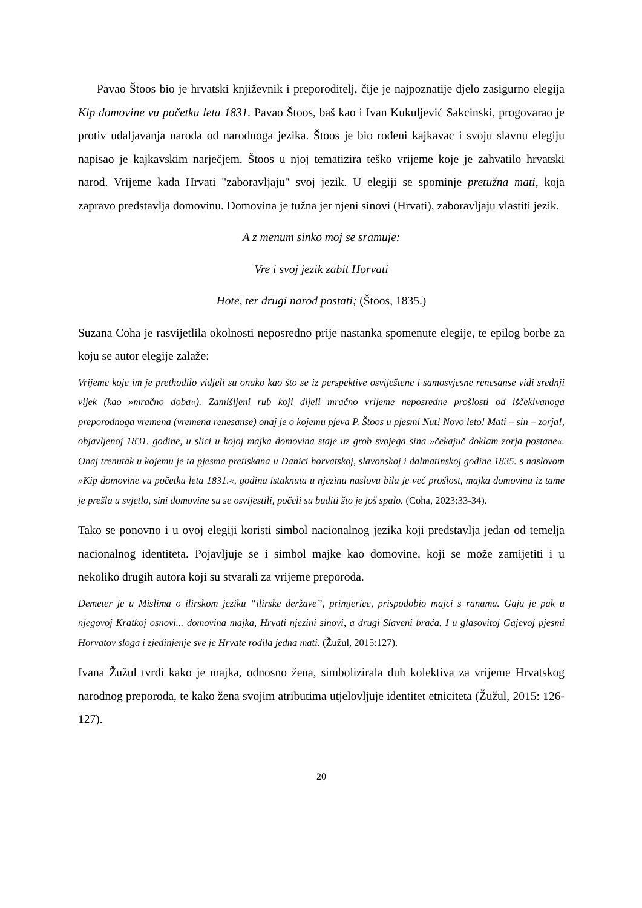Pavao Štoos bio je hrvatski književnik i preporoditelj, čije je najpoznatije djelo zasigurno elegija Kip domovine vu početku leta 1831. Pavao Štoos, baš kao i Ivan Kukuljević Sakcinski, progovarao je protiv udaljavanja naroda od narodnoga jezika. Štoos je bio rođeni kajkavac i svoju slavnu elegiju napisao je kajkavskim narječjem. Štoos u njoj tematizira teško vrijeme koje je zahvatilo hrvatski narod. Vrijeme kada Hrvati "zaboravljaju" svoj jezik. U elegiji se spominje pretužna mati, koja zapravo predstavlja domovinu. Domovina je tužna jer njeni sinovi (Hrvati), zaboravljaju vlastiti jezik.
A z menum sinko moj se sramuje:
Vre i svoj jezik zabit Horvati
Hote, ter drugi narod postati; (Štoos, 1835.)
Suzana Coha je rasvijetlila okolnosti neposredno prije nastanka spomenute elegije, te epilog borbe za koju se autor elegije zalaže:
Vrijeme koje im je prethodilo vidjeli su onako kao što se iz perspektive osviještene i samosvjesne renesanse vidi srednji vijek (kao »mračno doba«). Zamišljeni rub koji dijeli mračno vrijeme neposredne prošlosti od iščekivanoga preporodnoga vremena (vremena renesanse) onaj je o kojemu pjeva P. Štoos u pjesmi Nut! Novo leto! Mati – sin – zorja!, objavljenoj 1831. godine, u slici u kojoj majka domovina staje uz grob svojega sina »čekajuč doklam zorja postane«. Onaj trenutak u kojemu je ta pjesma pretiskana u Danici horvatskoj, slavonskoj i dalmatinskoj godine 1835. s naslovom »Kip domovine vu početku leta 1831.«, godina istaknuta u njezinu naslovu bila je već prošlost, majka domovina iz tame je prešla u svjetlo, sini domovine su se osvijestili, počeli su buditi što je još spalo. (Coha, 2023:33-34).
Tako se ponovno i u ovoj elegiji koristi simbol nacionalnog jezika koji predstavlja jedan od temelja nacionalnog identiteta. Pojavljuje se i simbol majke kao domovine, koji se može zamijetiti i u nekoliko drugih autora koji su stvarali za vrijeme preporoda.
Demeter je u Mislima o ilirskom jeziku “ilirske deržave”, primjerice, prispodobio majci s ranama. Gaju je pak u njegovoj Kratkoj osnovi... domovina majka, Hrvati njezini sinovi, a drugi Slaveni braća. I u glasovitoj Gajevoj pjesmi Horvatov sloga i zjedinjenje sve je Hrvate rodila jedna mati. (Žužul, 2015:127).
Ivana Žužul tvrdi kako je majka, odnosno žena, simbolizirala duh kolektiva za vrijeme Hrvatskog narodnog preporoda, te kako žena svojim atributima utjelovljuje identitet etniciteta (Žužul, 2015: 126-127).
20